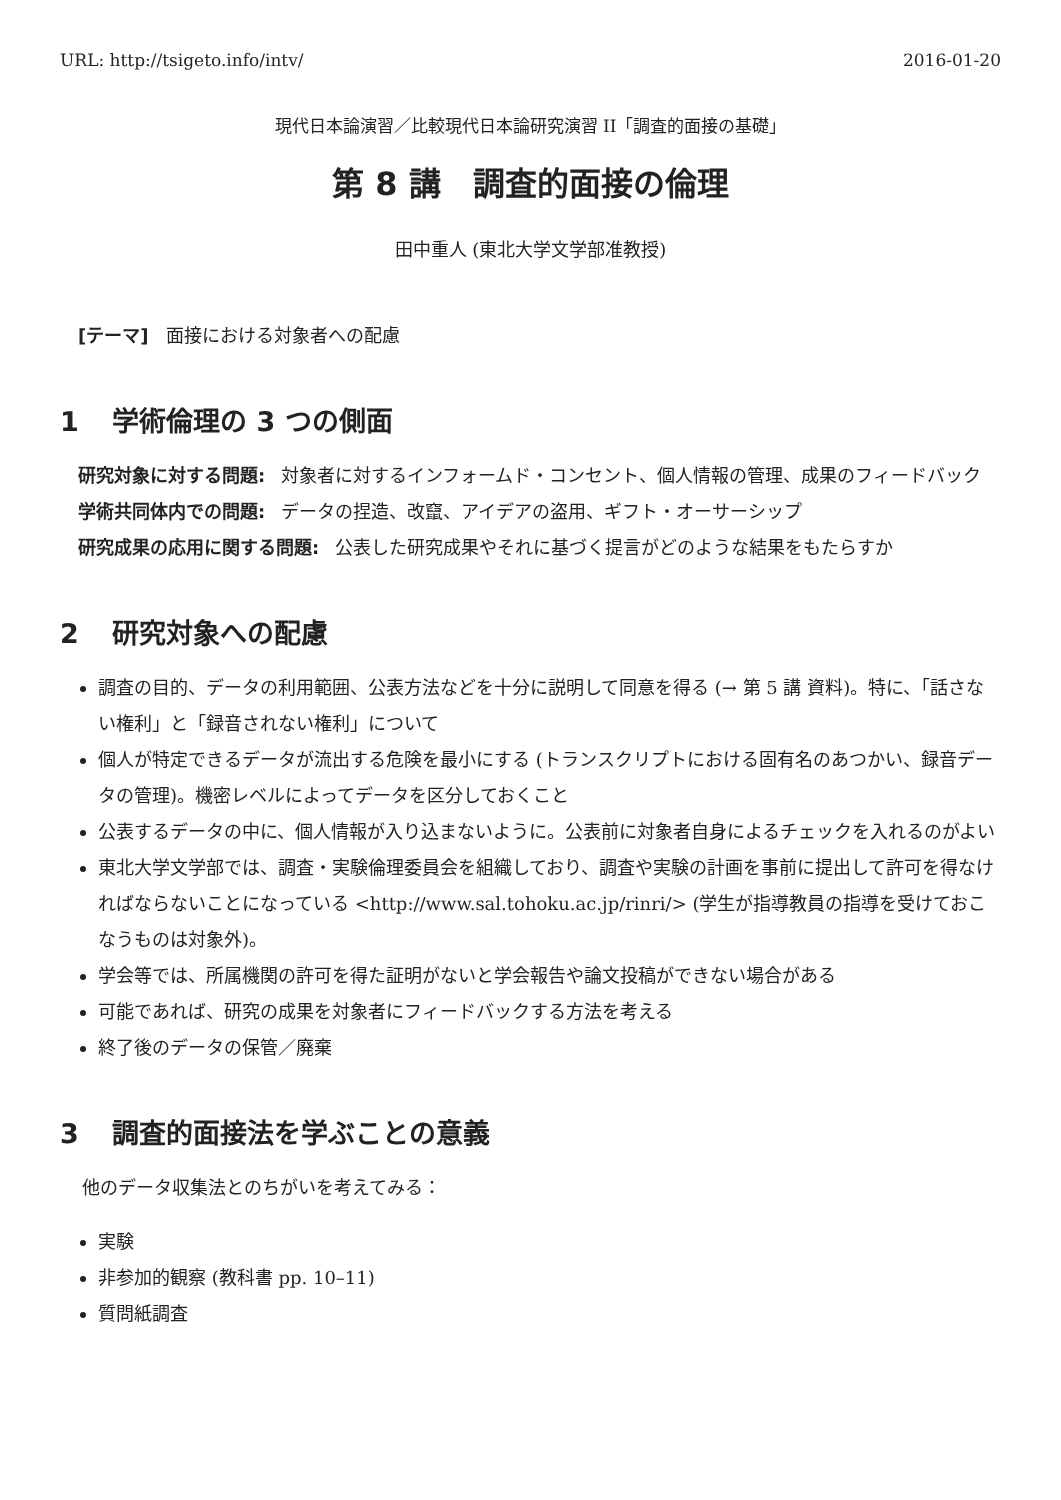URL: http://tsigeto.info/intv/ 2016-01-20
現代日本論演習／比較現代日本論研究演習 II「調査的面接の基礎」
第 8 講　調査的面接の倫理
田中重人 (東北大学文学部准教授)
[テーマ]　面接における対象者への配慮
1 学術倫理の 3 つの側面
研究対象に対する問題:
対象者に対するインフォームド・コンセント、個人情報の管理、成果のフィードバック
学術共同体内での問題:
データの捏造、改竄、アイデアの盗用、ギフト・オーサーシップ
研究成果の応用に関する問題:
公表した研究成果やそれに基づく提言がどのような結果をもたらすか
2 研究対象への配慮
調査の目的、データの利用範囲、公表方法などを十分に説明して同意を得る (→ 第 5 講 資料)。特に、「話さない権利」と「録音されない権利」について
個人が特定できるデータが流出する危険を最小にする (トランスクリプトにおける固有名のあつかい、録音データの管理)。機密レベルによってデータを区分しておくこと
公表するデータの中に、個人情報が入り込まないように。公表前に対象者自身によるチェックを入れるのがよい
東北大学文学部では、調査・実験倫理委員会を組織しており、調査や実験の計画を事前に提出して許可を得なければならないことになっている <http://www.sal.tohoku.ac.jp/rinri/> (学生が指導教員の指導を受けておこなうものは対象外)。
学会等では、所属機関の許可を得た証明がないと学会報告や論文投稿ができない場合がある
可能であれば、研究の成果を対象者にフィードバックする方法を考える
終了後のデータの保管／廃棄
3 調査的面接法を学ぶことの意義
他のデータ収集法とのちがいを考えてみる：
実験
非参加的観察 (教科書 pp. 10–11)
質問紙調査